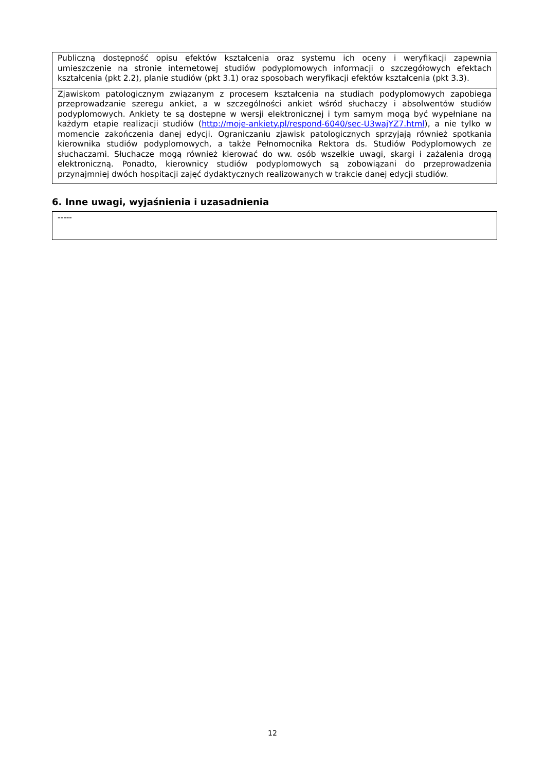| Publiczną dostępność opisu efektów kształcenia oraz systemu ich oceny i weryfikacji zapewnia umieszczenie na stronie internetowej studiów podyplomowych informacji o szczegółowych efektach kształcenia (pkt 2.2), planie studiów (pkt 3.1) oraz sposobach weryfikacji efektów kształcenia (pkt 3.3). |
| Zjawiskom patologicznym związanym z procesem kształcenia na studiach podyplomowych zapobiega przeprowadzanie szeregu ankiet, a w szczególności ankiet wśród słuchaczy i absolwentów studiów podyplomowych. Ankiety te są dostępne w wersji elektronicznej i tym samym mogą być wypełniane na każdym etapie realizacji studiów ( http://moje-ankiety.pl/respond-6040/sec-U3wajYZ7.html ), a nie tylko w momencie zakończenia danej edycji. Ograniczaniu zjawisk patologicznych sprzyjają również spotkania kierownika studiów podyplomowych, a także Pełnomocnika Rektora ds. Studiów Podyplomowych ze słuchaczami. Słuchacze mogą również kierować do ww. osób wszelkie uwagi, skargi i zażalenia drogą elektroniczną. Ponadto, kierownicy studiów podyplomowych są zobowiązani do przeprowadzenia przynajmniej dwóch hospitacji zajęć dydaktycznych realizowanych w trakcie danej edycji studiów. |
6. Inne uwagi, wyjaśnienia i uzasadnienia
| ----- |
12